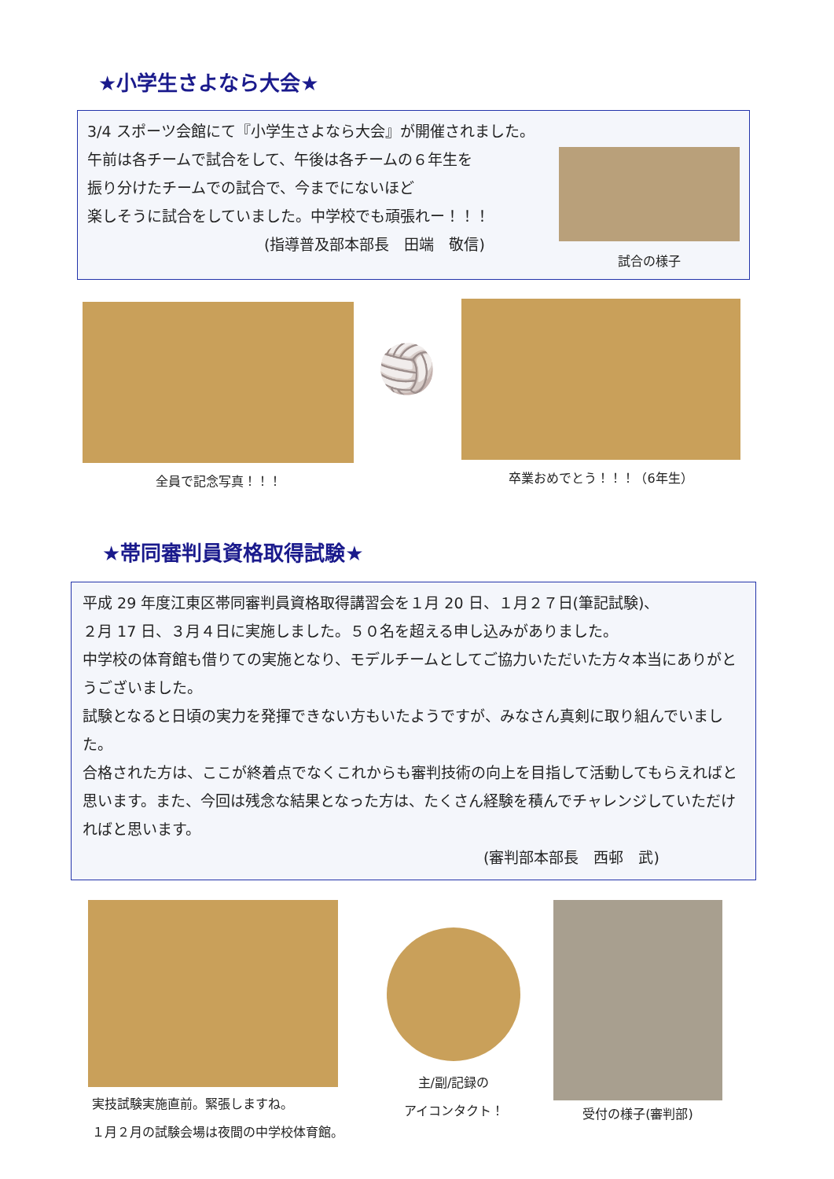★小学生さよなら大会★
3/4 スポーツ会館にて『小学生さよなら大会』が開催されました。
午前は各チームで試合をして、午後は各チームの６年生を
振り分けたチームでの試合で、今までにないほど
楽しそうに試合をしていました。中学校でも頑張れー！！！
(指導普及部本部長　田端　敬信)
試合の様子
全員で記念写真！！！
🏐
卒業おめでとう！！！（6年生）
★帯同審判員資格取得試験★
平成 29 年度江東区帯同審判員資格取得講習会を１月 20 日、１月２７日(筆記試験)、
２月 17 日、３月４日に実施しました。５０名を超える申し込みがありました。
中学校の体育館も借りての実施となり、モデルチームとしてご協力いただいた方々本当にありがとうございました。
試験となると日頃の実力を発揮できない方もいたようですが、みなさん真剣に取り組んでいました。
合格された方は、ここが終着点でなくこれからも審判技術の向上を目指して活動してもらえればと思います。また、今回は残念な結果となった方は、たくさん経験を積んでチャレンジしていただければと思います。
(審判部本部長　西邨　武)
実技試験実施直前。緊張しますね。
１月２月の試験会場は夜間の中学校体育館。
主/副/記録の
アイコンタクト！
受付の様子(審判部)